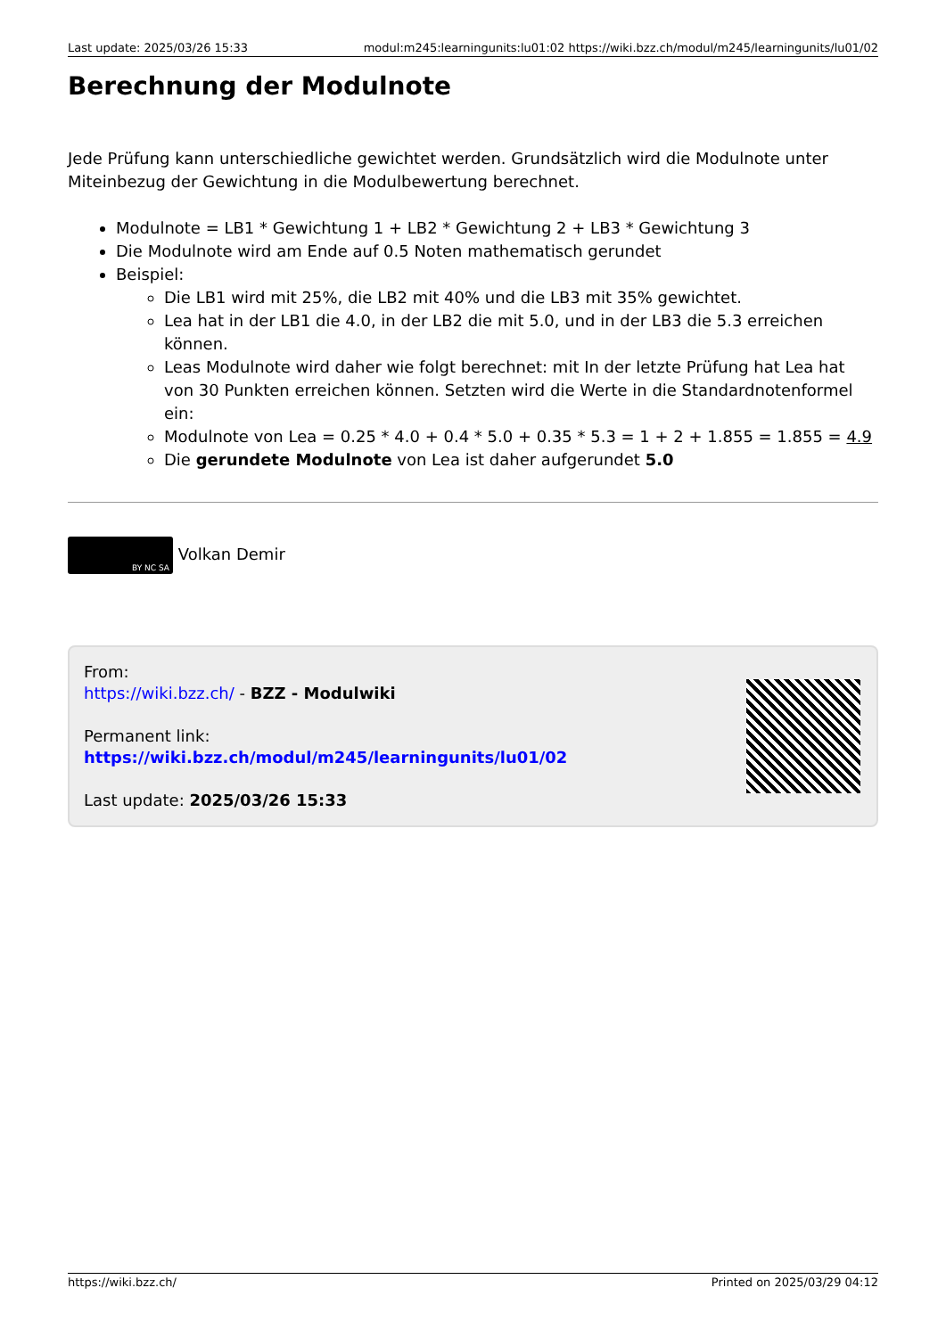Last update: 2025/03/26 15:33 modul:m245:learningunits:lu01:02 https://wiki.bzz.ch/modul/m245/learningunits/lu01/02
Berechnung der Modulnote
Jede Prüfung kann unterschiedliche gewichtet werden. Grundsätzlich wird die Modulnote unter Miteinbezug der Gewichtung in die Modulbewertung berechnet.
Modulnote = LB1 * Gewichtung 1 + LB2 * Gewichtung 2 + LB3 * Gewichtung 3
Die Modulnote wird am Ende auf 0.5 Noten mathematisch gerundet
Beispiel:
Die LB1 wird mit 25%, die LB2 mit 40% und die LB3 mit 35% gewichtet.
Lea hat in der LB1 die 4.0, in der LB2 die mit 5.0, und in der LB3 die 5.3 erreichen können.
Leas Modulnote wird daher wie folgt berechnet: mit In der letzte Prüfung hat Lea hat von 30 Punkten erreichen können. Setzten wird die Werte in die Standardnotenformel ein:
Modulnote von Lea = 0.25 * 4.0 + 0.4 * 5.0 + 0.35 * 5.3 = 1 + 2 + 1.855 = 1.855 = 4.9
Die gerundete Modulnote von Lea ist daher aufgerundet 5.0
BY NC SA Volkan Demir
From:
https://wiki.bzz.ch/ - BZZ - Modulwiki
Permanent link:
https://wiki.bzz.ch/modul/m245/learningunits/lu01/02
Last update: 2025/03/26 15:33
https://wiki.bzz.ch/ Printed on 2025/03/29 04:12